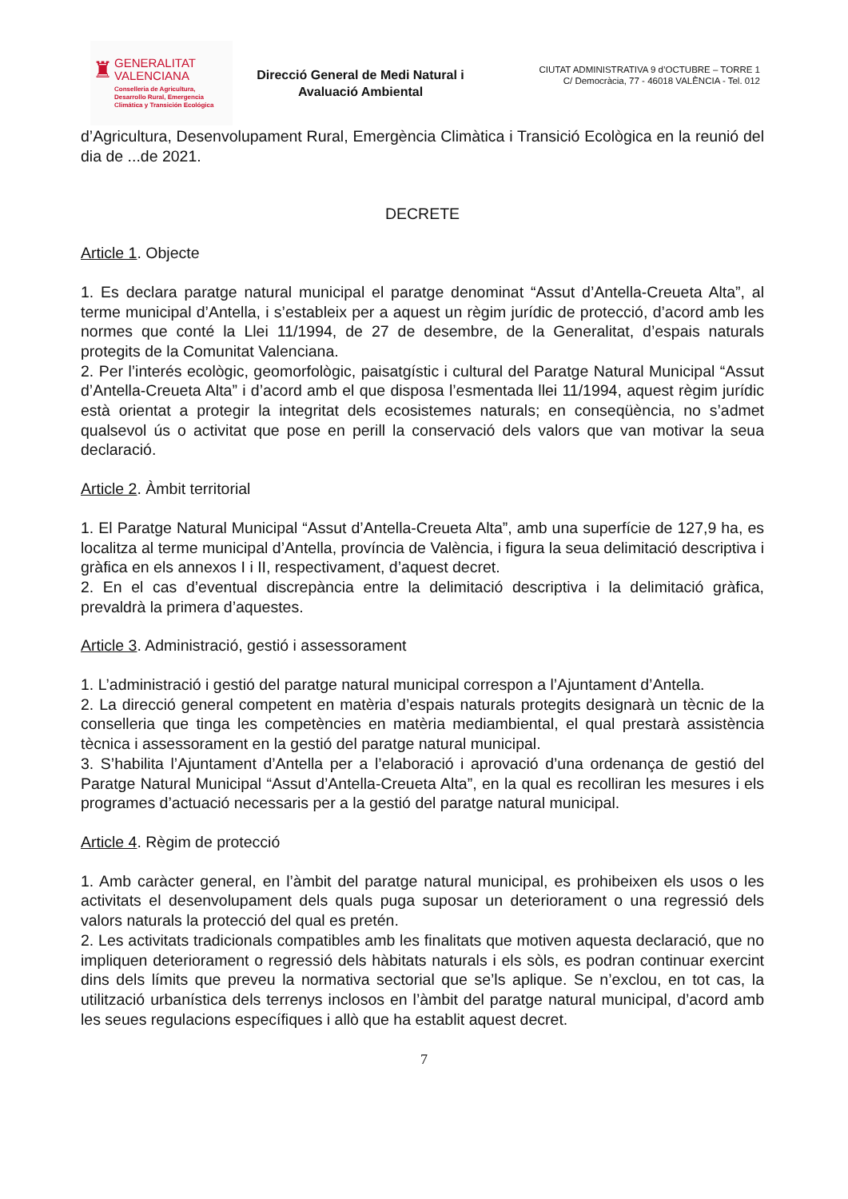♜
GENERALITAT
VALENCIANA
Conselleria de Agricultura,
Desarrollo Rural, Emergencia
Climática y Transición Ecológica
Direcció General de Medi Natural i Avaluació Ambiental
CIUTAT ADMINISTRATIVA 9 d’OCTUBRE – TORRE 1
C/ Democràcia, 77 - 46018 VALÈNCIA - Tel. 012
d’Agricultura, Desenvolupament Rural, Emergència Climàtica i Transició Ecològica en la reunió del dia de ...de 2021.
DECRETE
Article 1. Objecte
1. Es declara paratge natural municipal el paratge denominat “Assut d’Antella-Creueta Alta”, al terme municipal d’Antella, i s’estableix per a aquest un règim jurídic de protecció, d’acord amb les normes que conté la Llei 11/1994, de 27 de desembre, de la Generalitat, d’espais naturals protegits de la Comunitat Valenciana.
2. Per l’interés ecològic, geomorfològic, paisatgístic i cultural del Paratge Natural Municipal “Assut d’Antella-Creueta Alta” i d’acord amb el que disposa l’esmentada llei 11/1994, aquest règim jurídic està orientat a protegir la integritat dels ecosistemes naturals; en conseqüència, no s’admet qualsevol ús o activitat que pose en perill la conservació dels valors que van motivar la seua declaració.
Article 2. Àmbit territorial
1. El Paratge Natural Municipal “Assut d’Antella-Creueta Alta”, amb una superfície de 127,9 ha, es localitza al terme municipal d’Antella, província de València, i figura la seua delimitació descriptiva i gràfica en els annexos I i II, respectivament, d’aquest decret.
2. En el cas d’eventual discrepància entre la delimitació descriptiva i la delimitació gràfica, prevaldrà la primera d’aquestes.
Article 3. Administració, gestió i assessorament
1. L’administració i gestió del paratge natural municipal correspon a l’Ajuntament d’Antella.
2. La direcció general competent en matèria d’espais naturals protegits designarà un tècnic de la conselleria que tinga les competències en matèria mediambiental, el qual prestarà assistència tècnica i assessorament en la gestió del paratge natural municipal.
3. S’habilita l’Ajuntament d’Antella per a l’elaboració i aprovació d’una ordenança de gestió del Paratge Natural Municipal “Assut d’Antella-Creueta Alta”, en la qual es recolliran les mesures i els programes d’actuació necessaris per a la gestió del paratge natural municipal.
Article 4. Règim de protecció
1. Amb caràcter general, en l’àmbit del paratge natural municipal, es prohibeixen els usos o les activitats el desenvolupament dels quals puga suposar un deteriorament o una regressió dels valors naturals la protecció del qual es pretén.
2. Les activitats tradicionals compatibles amb les finalitats que motiven aquesta declaració, que no impliquen deteriorament o regressió dels hàbitats naturals i els sòls, es podran continuar exercint dins dels límits que preveu la normativa sectorial que se’ls aplique. Se n’exclou, en tot cas, la utilització urbanística dels terrenys inclosos en l’àmbit del paratge natural municipal, d’acord amb les seues regulacions específiques i allò que ha establit aquest decret.
7